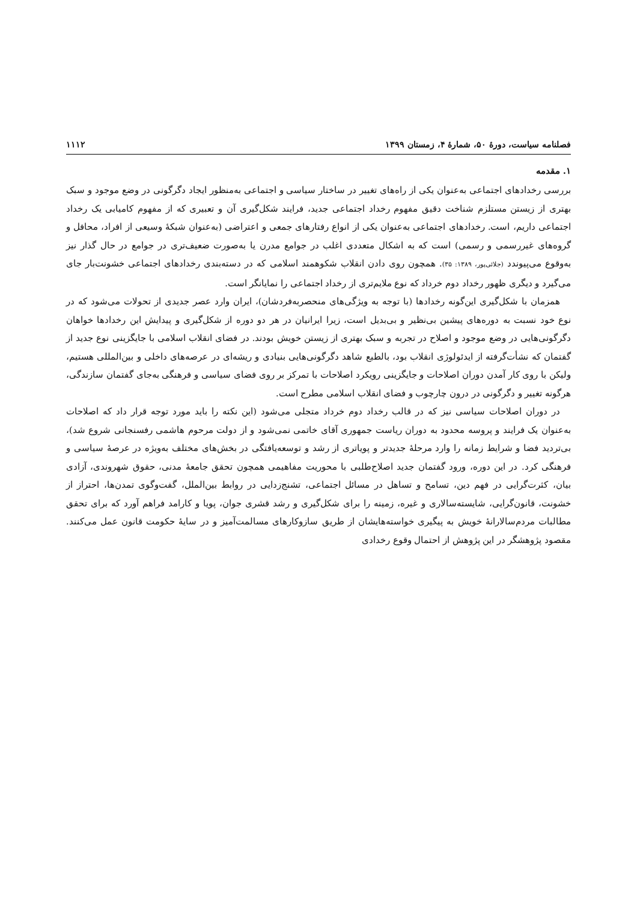فصلنامه سیاست، دورۀ ۵۰، شمارۀ ۴، زمستان ۱۳۹۹ ۱۱۱۲
۱. مقدمه
بررسی رخدادهای اجتماعی به‌عنوان یکی از راه‌های تغییر در ساختار سیاسی و اجتماعی به‌منظور ایجاد دگرگونی در وضع موجود و سبک بهتری از زیستن مستلزم شناخت دقیق مفهوم رخداد اجتماعی جدید، فرایند شکل‌گیری آن و تعبیری که از مفهوم کامیابی یک رخداد اجتماعی داریم، است. رخدادهای اجتماعی به‌عنوان یکی از انواع رفتارهای جمعی و اعتراضی (به‌عنوان شبکۀ وسیعی از افراد، محافل و گروه‌های غیررسمی و رسمی) است که به اشکال متعددی اغلب در جوامع مدرن یا به‌صورت ضعیف‌تری در جوامع در حال گذار نیز به‌وقوع می‌پیوندد (جلائی‌پور، ۱۳۸۹: ۳۵). همچون روی دادن انقلاب شکوهمند اسلامی که در دسته‌بندی رخدادهای اجتماعی خشونت‌بار جای می‌گیرد و دیگری ظهور رخداد دوم خرداد که نوع ملایم‌تری از رخداد اجتماعی را نمایانگر است.
همزمان با شکل‌گیری این‌گونه رخدادها (با توجه به ویژگی‌های منحصربه‌فردشان)، ایران وارد عصر جدیدی از تحولات می‌شود که در نوع خود نسبت به دوره‌های پیشین بی‌نظیر و بی‌بدیل است، زیرا ایرانیان در هر دو دوره از شکل‌گیری و پیدایش این رخدادها خواهان دگرگونی‌هایی در وضع موجود و اصلاح در تجربه و سبک بهتری از زیستن خویش بودند. در فضای انقلاب اسلامی با جایگزینی نوع جدید از گفتمان که نشأت‌گرفته از ایدئولوژی انقلاب بود، بالطبع شاهد دگرگونی‌هایی بنیادی و ریشه‌ای در عرصه‌های داخلی و بین‌المللی هستیم، ولیکن با روی کار آمدن دوران اصلاحات و جایگزینی رویکرد اصلاحات با تمرکز بر روی فضای سیاسی و فرهنگی به‌جای گفتمان سازندگی، هرگونه تغییر و دگرگونی در درون چارچوب و فضای انقلاب اسلامی مطرح است.
در دوران اصلاحات سیاسی نیز که در قالب رخداد دوم خرداد متجلی می‌شود (این نکته را باید مورد توجه قرار داد که اصلاحات به‌عنوان یک فرایند و پروسه محدود به دوران ریاست جمهوری آقای خاتمی نمی‌شود و از دولت مرحوم هاشمی رفسنجانی شروع شد)، بی‌تردید فضا و شرایط زمانه را وارد مرحلۀ جدیدتر و پویاتری از رشد و توسعه‌یافتگی در بخش‌های مختلف به‌ویژه در عرصۀ سیاسی و فرهنگی کرد. در این دوره، ورود گفتمان جدید اصلاح‌طلبی با محوریت مفاهیمی همچون تحقق جامعۀ مدنی، حقوق شهروندی، آزادی بیان، کثرت‌گرایی در فهم دین، تسامح و تساهل در مسائل اجتماعی، تشنج‌زدایی در روابط بین‌الملل، گفت‌وگوی تمدن‌ها، احتراز از خشونت، قانون‌گرایی، شایسته‌سالاری و غیره، زمینه را برای شکل‌گیری و رشد قشری جوان، پویا و کارامد فراهم آورد که برای تحقق مطالبات مردم‌سالارانۀ خویش به پیگیری خواسته‌هایشان از طریق سازوکارهای مسالمت‌آمیز و در سایۀ حکومت قانون عمل می‌کنند. مقصود پژوهشگر در این پژوهش از احتمال وقوع رخدادی